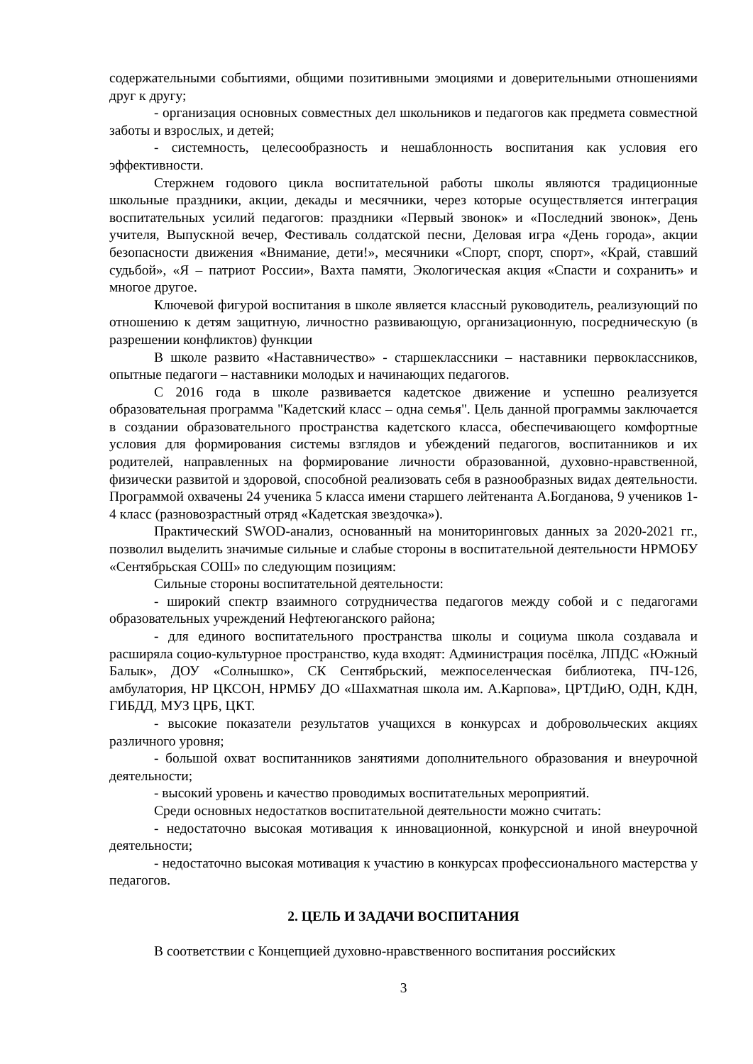содержательными событиями, общими позитивными эмоциями и доверительными отношениями друг к другу;
- организация основных совместных дел школьников и педагогов как предмета совместной заботы и взрослых, и детей;
- системность, целесообразность и нешаблонность воспитания как условия его эффективности.
Стержнем годового цикла воспитательной работы школы являются традиционные школьные праздники, акции, декады и месячники, через которые осуществляется интеграция воспитательных усилий педагогов: праздники «Первый звонок» и «Последний звонок», День учителя, Выпускной вечер, Фестиваль солдатской песни, Деловая игра «День города», акции безопасности движения «Внимание, дети!», месячники «Спорт, спорт, спорт», «Край, ставший судьбой», «Я – патриот России», Вахта памяти, Экологическая акция «Спасти и сохранить» и многое другое.
Ключевой фигурой воспитания в школе является классный руководитель, реализующий по отношению к детям защитную, личностно развивающую, организационную, посредническую (в разрешении конфликтов) функции
В школе развито «Наставничество» - старшеклассники – наставники первоклассников, опытные педагоги – наставники молодых и начинающих педагогов.
С 2016 года в школе развивается кадетское движение и успешно реализуется образовательная программа "Кадетский класс – одна семья". Цель данной программы заключается в создании образовательного пространства кадетского класса, обеспечивающего комфортные условия для формирования системы взглядов и убеждений педагогов, воспитанников и их родителей, направленных на формирование личности образованной, духовно-нравственной, физически развитой и здоровой, способной реализовать себя в разнообразных видах деятельности. Программой охвачены 24 ученика 5 класса имени старшего лейтенанта А.Богданова, 9 учеников 1-4 класс (разновозрастный отряд «Кадетская звездочка»).
Практический SWOD-анализ, основанный на мониторинговых данных за 2020-2021 гг., позволил выделить значимые сильные и слабые стороны в воспитательной деятельности НРМОБУ «Сентябрьская СОШ» по следующим позициям:
Сильные стороны воспитательной деятельности:
- широкий спектр взаимного сотрудничества педагогов между собой и с педагогами образовательных учреждений Нефтеюганского района;
- для единого воспитательного пространства школы и социума школа создавала и расширяла социо-культурное пространство, куда входят: Администрация посёлка, ЛПДС «Южный Балык», ДОУ «Солнышко», СК Сентябрьский, межпоселенческая библиотека, ПЧ-126, амбулатория, НР ЦКСОН, НРМБУ ДО «Шахматная школа им. А.Карпова», ЦРТДиЮ, ОДН, КДН, ГИБДД, МУЗ ЦРБ, ЦКТ.
- высокие показатели результатов учащихся в конкурсах и добровольческих акциях различного уровня;
- большой охват воспитанников занятиями дополнительного образования и внеурочной деятельности;
- высокий уровень и качество проводимых воспитательных мероприятий.
Среди основных недостатков воспитательной деятельности можно считать:
- недостаточно высокая мотивация к инновационной, конкурсной и иной внеурочной деятельности;
- недостаточно высокая мотивация к участию в конкурсах профессионального мастерства у педагогов.
2. ЦЕЛЬ И ЗАДАЧИ ВОСПИТАНИЯ
В соответствии с Концепцией духовно-нравственного воспитания российских
3